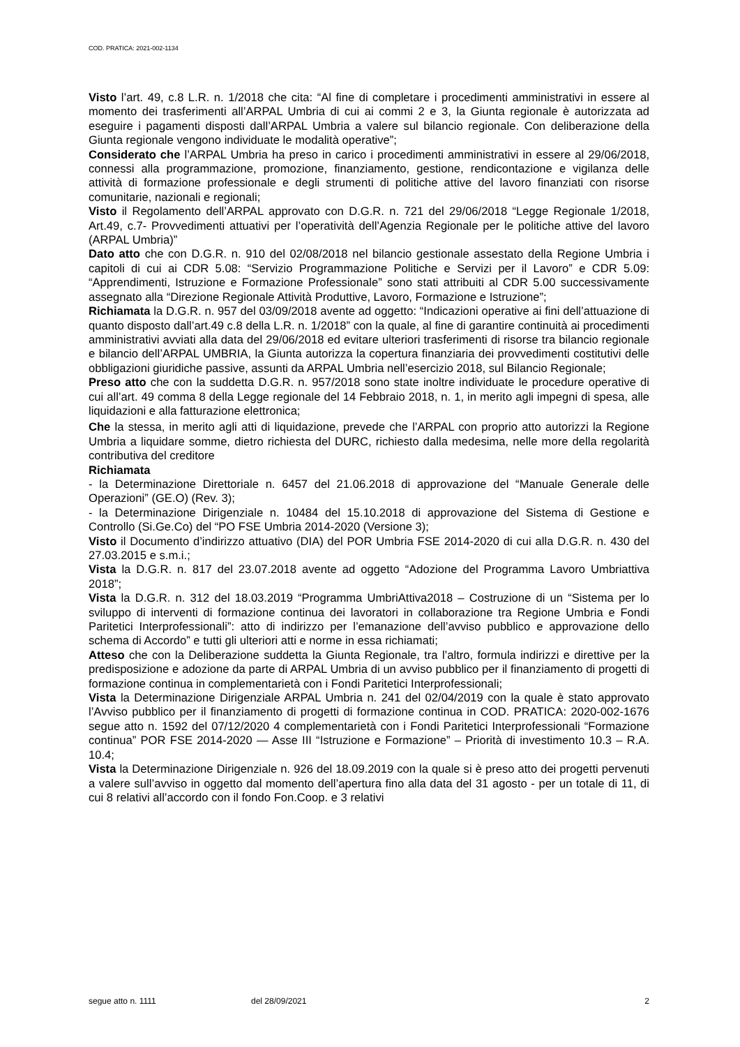COD. PRATICA: 2021-002-1134
Visto l’art. 49, c.8 L.R. n. 1/2018 che cita: “Al fine di completare i procedimenti amministrativi in essere al momento dei trasferimenti all’ARPAL Umbria di cui ai commi 2 e 3, la Giunta regionale è autorizzata ad eseguire i pagamenti disposti dall’ARPAL Umbria a valere sul bilancio regionale. Con deliberazione della Giunta regionale vengono individuate le modalità operative”;
Considerato che l’ARPAL Umbria ha preso in carico i procedimenti amministrativi in essere al 29/06/2018, connessi alla programmazione, promozione, finanziamento, gestione, rendicontazione e vigilanza delle attività di formazione professionale e degli strumenti di politiche attive del lavoro finanziati con risorse comunitarie, nazionali e regionali;
Visto il Regolamento dell’ARPAL approvato con D.G.R. n. 721 del 29/06/2018 “Legge Regionale 1/2018, Art.49, c.7- Provvedimenti attuativi per l’operatività dell’Agenzia Regionale per le politiche attive del lavoro (ARPAL Umbria)”
Dato atto che con D.G.R. n. 910 del 02/08/2018 nel bilancio gestionale assestato della Regione Umbria i capitoli di cui ai CDR 5.08: “Servizio Programmazione Politiche e Servizi per il Lavoro” e CDR 5.09: “Apprendimenti, Istruzione e Formazione Professionale” sono stati attribuiti al CDR 5.00 successivamente assegnato alla “Direzione Regionale Attività Produttive, Lavoro, Formazione e Istruzione”;
Richiamata la D.G.R. n. 957 del 03/09/2018 avente ad oggetto: “Indicazioni operative ai fini dell’attuazione di quanto disposto dall’art.49 c.8 della L.R. n. 1/2018” con la quale, al fine di garantire continuità ai procedimenti amministrativi avviati alla data del 29/06/2018 ed evitare ulteriori trasferimenti di risorse tra bilancio regionale e bilancio dell’ARPAL UMBRIA, la Giunta autorizza la copertura finanziaria dei provvedimenti costitutivi delle obbligazioni giuridiche passive, assunti da ARPAL Umbria nell’esercizio 2018, sul Bilancio Regionale;
Preso atto che con la suddetta D.G.R. n. 957/2018 sono state inoltre individuate le procedure operative di cui all’art. 49 comma 8 della Legge regionale del 14 Febbraio 2018, n. 1, in merito agli impegni di spesa, alle liquidazioni e alla fatturazione elettronica;
Che la stessa, in merito agli atti di liquidazione, prevede che l’ARPAL con proprio atto autorizzi la Regione Umbria a liquidare somme, dietro richiesta del DURC, richiesto dalla medesima, nelle more della regolarità contributiva del creditore
Richiamata
- la Determinazione Direttoriale n. 6457 del 21.06.2018 di approvazione del “Manuale Generale delle Operazioni” (GE.O) (Rev. 3);
- la Determinazione Dirigenziale n. 10484 del 15.10.2018 di approvazione del Sistema di Gestione e Controllo (Si.Ge.Co) del “PO FSE Umbria 2014-2020 (Versione 3);
Visto il Documento d’indirizzo attuativo (DIA) del POR Umbria FSE 2014-2020 di cui alla D.G.R. n. 430 del 27.03.2015 e s.m.i.;
Vista la D.G.R. n. 817 del 23.07.2018 avente ad oggetto “Adozione del Programma Lavoro Umbriattiva 2018”;
Vista la D.G.R. n. 312 del 18.03.2019 “Programma UmbriAttiva2018 – Costruzione di un “Sistema per lo sviluppo di interventi di formazione continua dei lavoratori in collaborazione tra Regione Umbria e Fondi Paritetici Interprofessionali”: atto di indirizzo per l’emanazione dell’avviso pubblico e approvazione dello schema di Accordo” e tutti gli ulteriori atti e norme in essa richiamati;
Atteso che con la Deliberazione suddetta la Giunta Regionale, tra l’altro, formula indirizzi e direttive per la predisposizione e adozione da parte di ARPAL Umbria di un avviso pubblico per il finanziamento di progetti di formazione continua in complementarietà con i Fondi Paritetici Interprofessionali;
Vista la Determinazione Dirigenziale ARPAL Umbria n. 241 del 02/04/2019 con la quale è stato approvato l’Avviso pubblico per il finanziamento di progetti di formazione continua in COD. PRATICA: 2020-002-1676 segue atto n. 1592 del 07/12/2020 4 complementarietà con i Fondi Paritetici Interprofessionali “Formazione continua” POR FSE 2014-2020 — Asse III “Istruzione e Formazione” – Priorità di investimento 10.3 – R.A. 10.4;
Vista la Determinazione Dirigenziale n. 926 del 18.09.2019 con la quale si è preso atto dei progetti pervenuti a valere sull’avviso in oggetto dal momento dell’apertura fino alla data del 31 agosto - per un totale di 11, di cui 8 relativi all’accordo con il fondo Fon.Coop. e 3 relativi
segue atto n. 1111 del 28/09/2021 2